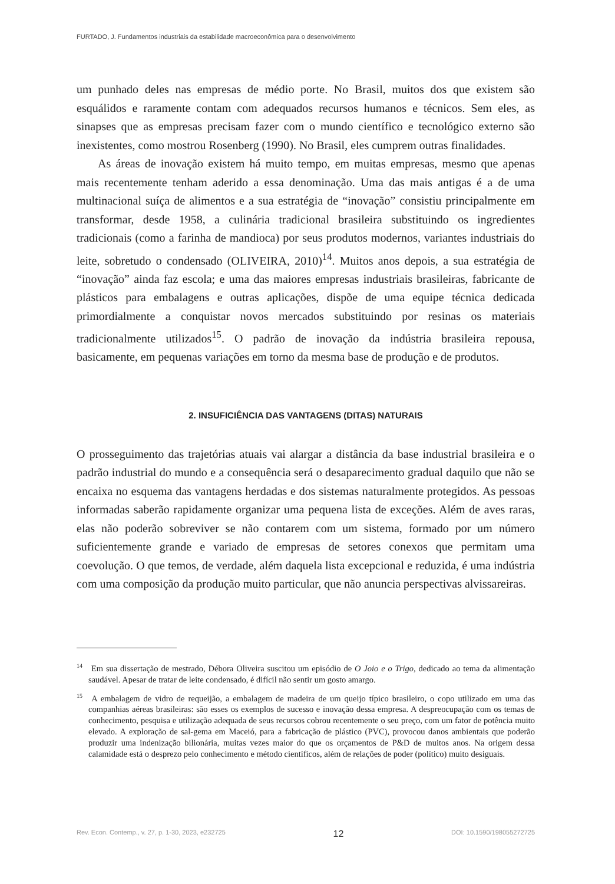FURTADO, J. Fundamentos industriais da estabilidade macroeconômica para o desenvolvimento
um punhado deles nas empresas de médio porte. No Brasil, muitos dos que existem são esquálidos e raramente contam com adequados recursos humanos e técnicos. Sem eles, as sinapses que as empresas precisam fazer com o mundo científico e tecnológico externo são inexistentes, como mostrou Rosenberg (1990). No Brasil, eles cumprem outras finalidades.
As áreas de inovação existem há muito tempo, em muitas empresas, mesmo que apenas mais recentemente tenham aderido a essa denominação. Uma das mais antigas é a de uma multinacional suíça de alimentos e a sua estratégia de “inovação” consistiu principalmente em transformar, desde 1958, a culinária tradicional brasileira substituindo os ingredientes tradicionais (como a farinha de mandioca) por seus produtos modernos, variantes industriais do leite, sobretudo o condensado (OLIVEIRA, 2010)<sup>14</sup>. Muitos anos depois, a sua estratégia de “inovação” ainda faz escola; e uma das maiores empresas industriais brasileiras, fabricante de plásticos para embalagens e outras aplicações, dispõe de uma equipe técnica dedicada primordialmente a conquistar novos mercados substituindo por resinas os materiais tradicionalmente utilizados<sup>15</sup>. O padrão de inovação da indústria brasileira repousa, basicamente, em pequenas variações em torno da mesma base de produção e de produtos.
2. INSUFICIÊNCIA DAS VANTAGENS (DITAS) NATURAIS
O prosseguimento das trajetórias atuais vai alargar a distância da base industrial brasileira e o padrão industrial do mundo e a consequência será o desaparecimento gradual daquilo que não se encaixa no esquema das vantagens herdadas e dos sistemas naturalmente protegidos. As pessoas informadas saberão rapidamente organizar uma pequena lista de exceções. Além de aves raras, elas não poderão sobreviver se não contarem com um sistema, formado por um número suficientemente grande e variado de empresas de setores conexos que permitam uma coevolução. O que temos, de verdade, além daquela lista excepcional e reduzida, é uma indústria com uma composição da produção muito particular, que não anuncia perspectivas alvissareiras.
<sup>14</sup> Em sua dissertação de mestrado, Débora Oliveira suscitou um episódio de O Joio e o Trigo, dedicado ao tema da alimentação saudável. Apesar de tratar de leite condensado, é difícil não sentir um gosto amargo.
<sup>15</sup> A embalagem de vidro de requeijão, a embalagem de madeira de um queijo típico brasileiro, o copo utilizado em uma das companhias aéreas brasileiras: são esses os exemplos de sucesso e inovação dessa empresa. A despreocupação com os temas de conhecimento, pesquisa e utilização adequada de seus recursos cobrou recentemente o seu preço, com um fator de potência muito elevado. A exploração de sal-gema em Maceió, para a fabricação de plástico (PVC), provocou danos ambientais que poderão produzir uma indenização bilionária, muitas vezes maior do que os orçamentos de P&D de muitos anos. Na origem dessa calamidade está o desprezo pelo conhecimento e método científicos, além de relações de poder (político) muito desiguais.
Rev. Econ. Contemp., v. 27, p. 1-30, 2023, e232725 12 DOI: 10.1590/198055272725